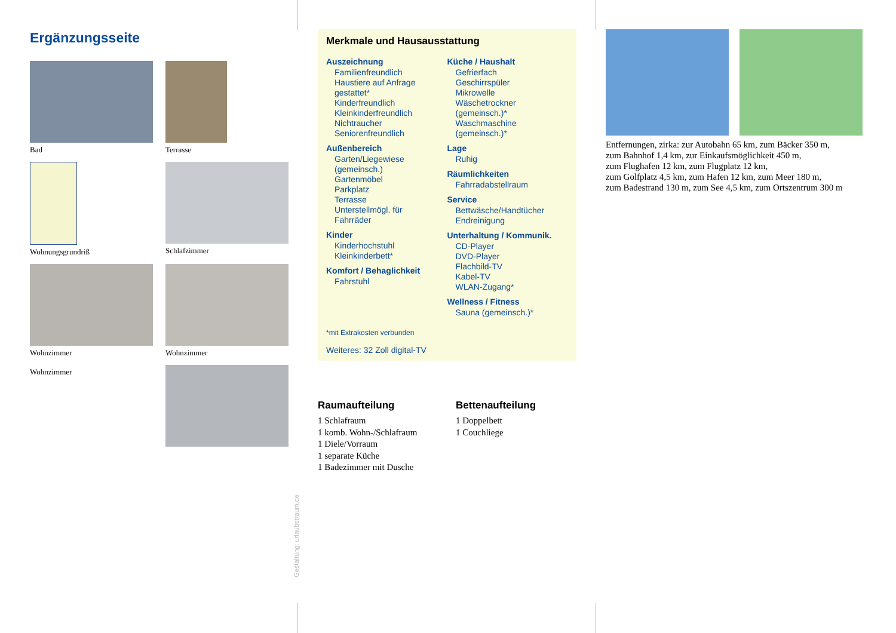Ergänzungsseite
Bad
Terrasse
Wohnungsgrundriß
Schlafzimmer
Wohnzimmer
Wohnzimmer
Wohnzimmer
Gestaltung: urlaubstraum.de
Merkmale und Hausausstattung
Auszeichnung
Familienfreundlich
Haustiere auf Anfrage
gestattet*
Kinderfreundlich
Kleinkinderfreundlich
Nichtraucher
Seniorenfreundlich
Außenbereich
Garten/Liegewiese
(gemeinsch.)
Gartenmöbel
Parkplatz
Terrasse
Unterstellmögl. für
Fahrräder
Kinder
Kinderhochstuhl
Kleinkinderbett*
Komfort / Behaglichkeit
Fahrstuhl
Küche / Haushalt
Gefrierfach
Geschirrspüler
Mikrowelle
Wäschetrockner
(gemeinsch.)*
Waschmaschine
(gemeinsch.)*
Lage
Ruhig
Räumlichkeiten
Fahrradabstellraum
Service
Bettwäsche/Handtücher
Endreinigung
Unterhaltung / Kommunik.
CD-Player
DVD-Player
Flachbild-TV
Kabel-TV
WLAN-Zugang*
Wellness / Fitness
Sauna (gemeinsch.)*
*mit Extrakosten verbunden
Weiteres: 32 Zoll digital-TV
Raumaufteilung
1 Schlafraum
1 komb. Wohn-/Schlafraum
1 Diele/Vorraum
1 separate Küche
1 Badezimmer mit Dusche
Bettenaufteilung
1 Doppelbett
1 Couchliege
Entfernungen, zirka: zur Autobahn 65 km, zum Bäcker 350 m,
zum Bahnhof 1,4 km, zur Einkaufsmöglichkeit 450 m,
zum Flughafen 12 km, zum Flugplatz 12 km,
zum Golfplatz 4,5 km, zum Hafen 12 km, zum Meer 180 m,
zum Badestrand 130 m, zum See 4,5 km, zum Ortszentrum 300 m